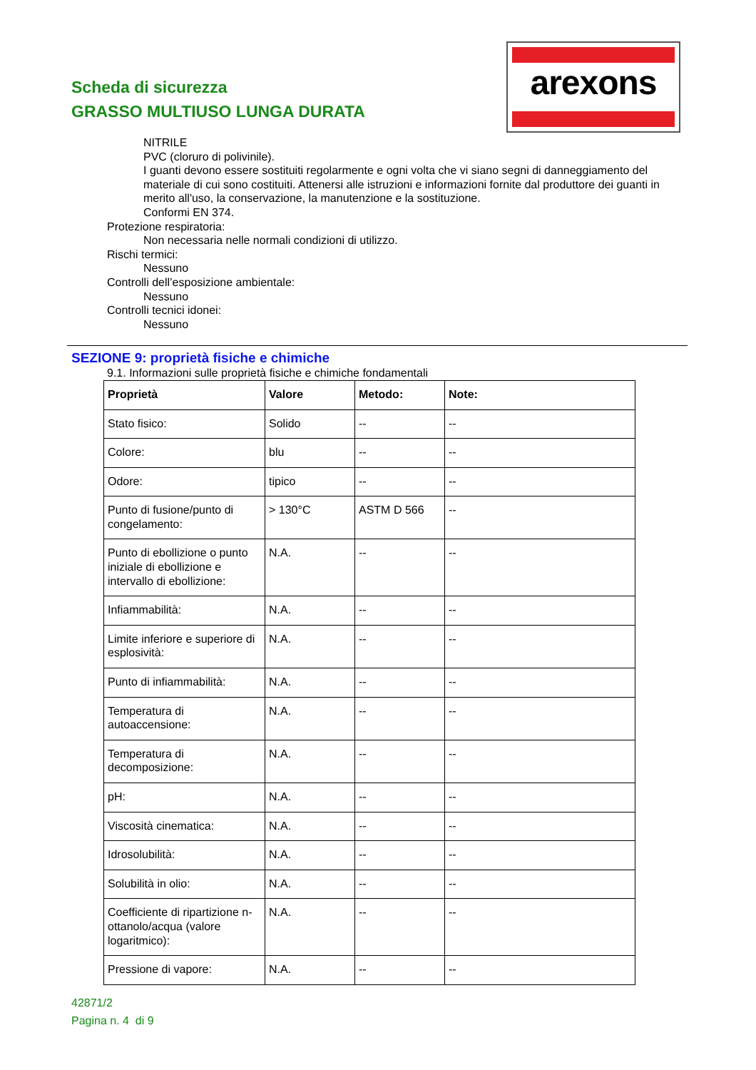Scheda di sicurezza
GRASSO MULTIUSO LUNGA DURATA
arexons
NITRILE
PVC (cloruro di polivinile).
I guanti devono essere sostituiti regolarmente e ogni volta che vi siano segni di danneggiamento del materiale di cui sono costituiti. Attenersi alle istruzioni e informazioni fornite dal produttore dei guanti in merito all'uso, la conservazione, la manutenzione e la sostituzione.
Conformi EN 374.
Protezione respiratoria:
Non necessaria nelle normali condizioni di utilizzo.
Rischi termici:
Nessuno
Controlli dell’esposizione ambientale:
Nessuno
Controlli tecnici idonei:
Nessuno
SEZIONE 9: proprietà fisiche e chimiche
9.1. Informazioni sulle proprietà fisiche e chimiche fondamentali
| Proprietà | Valore | Metodo: | Note: |
| --- | --- | --- | --- |
| Stato fisico: | Solido | -- | -- |
| Colore: | blu | -- | -- |
| Odore: | tipico | -- | -- |
| Punto di fusione/punto di congelamento: | > 130°C | ASTM D 566 | -- |
| Punto di ebollizione o punto iniziale di ebollizione e intervallo di ebollizione: | N.A. | -- | -- |
| Infiammabilità: | N.A. | -- | -- |
| Limite inferiore e superiore di esplosività: | N.A. | -- | -- |
| Punto di infiammabilità: | N.A. | -- | -- |
| Temperatura di autoaccensione: | N.A. | -- | -- |
| Temperatura di decomposizione: | N.A. | -- | -- |
| pH: | N.A. | -- | -- |
| Viscosità cinematica: | N.A. | -- | -- |
| Idrosolubilità: | N.A. | -- | -- |
| Solubilità in olio: | N.A. | -- | -- |
| Coefficiente di ripartizione n-ottanolo/acqua (valore logaritmico): | N.A. | -- | -- |
| Pressione di vapore: | N.A. | -- | -- |
42871/2
Pagina n. 4 di 9